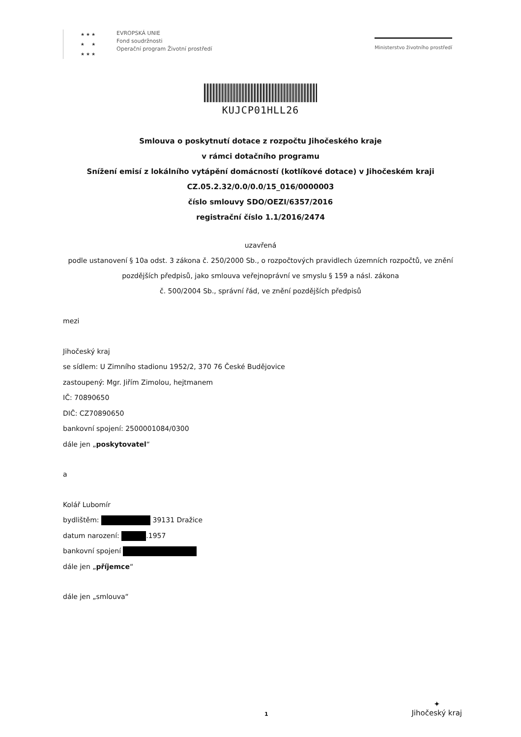★ ★ ★
★ ★
★ ★ ★
EVROPSKÁ UNIE
Fond soudržnosti
Operační program Životní prostředí
Ministerstvo životního prostředí
KUJCP01HLL26
Smlouva o poskytnutí dotace z rozpočtu Jihočeského kraje
v rámci dotačního programu
Snížení emisí z lokálního vytápění domácností (kotlíkové dotace) v Jihočeském kraji
CZ.05.2.32/0.0/0.0/15_016/0000003
číslo smlouvy SDO/OEZI/6357/2016
registrační číslo 1.1/2016/2474
uzavřená
podle ustanovení § 10a odst. 3 zákona č. 250/2000 Sb., o rozpočtových pravidlech územních rozpočtů, ve znění
pozdějších předpisů, jako smlouva veřejnoprávní ve smyslu § 159 a násl. zákona
č. 500/2004 Sb., správní řád, ve znění pozdějších předpisů
mezi
Jihočeský kraj
se sídlem: U Zimního stadionu 1952/2, 370 76 České Budějovice
zastoupený: Mgr. Jiřím Zimolou, hejtmanem
IČ: 70890650
DIČ: CZ70890650
bankovní spojení: 2500001084/0300
dále jen „poskytovatel“
a
Kolář Lubomír
bydlištěm: 39131 Dražice
datum narození: .1957
bankovní spojení
dále jen „příjemce“
dále jen „smlouva“
1
✦
Jihočeský kraj